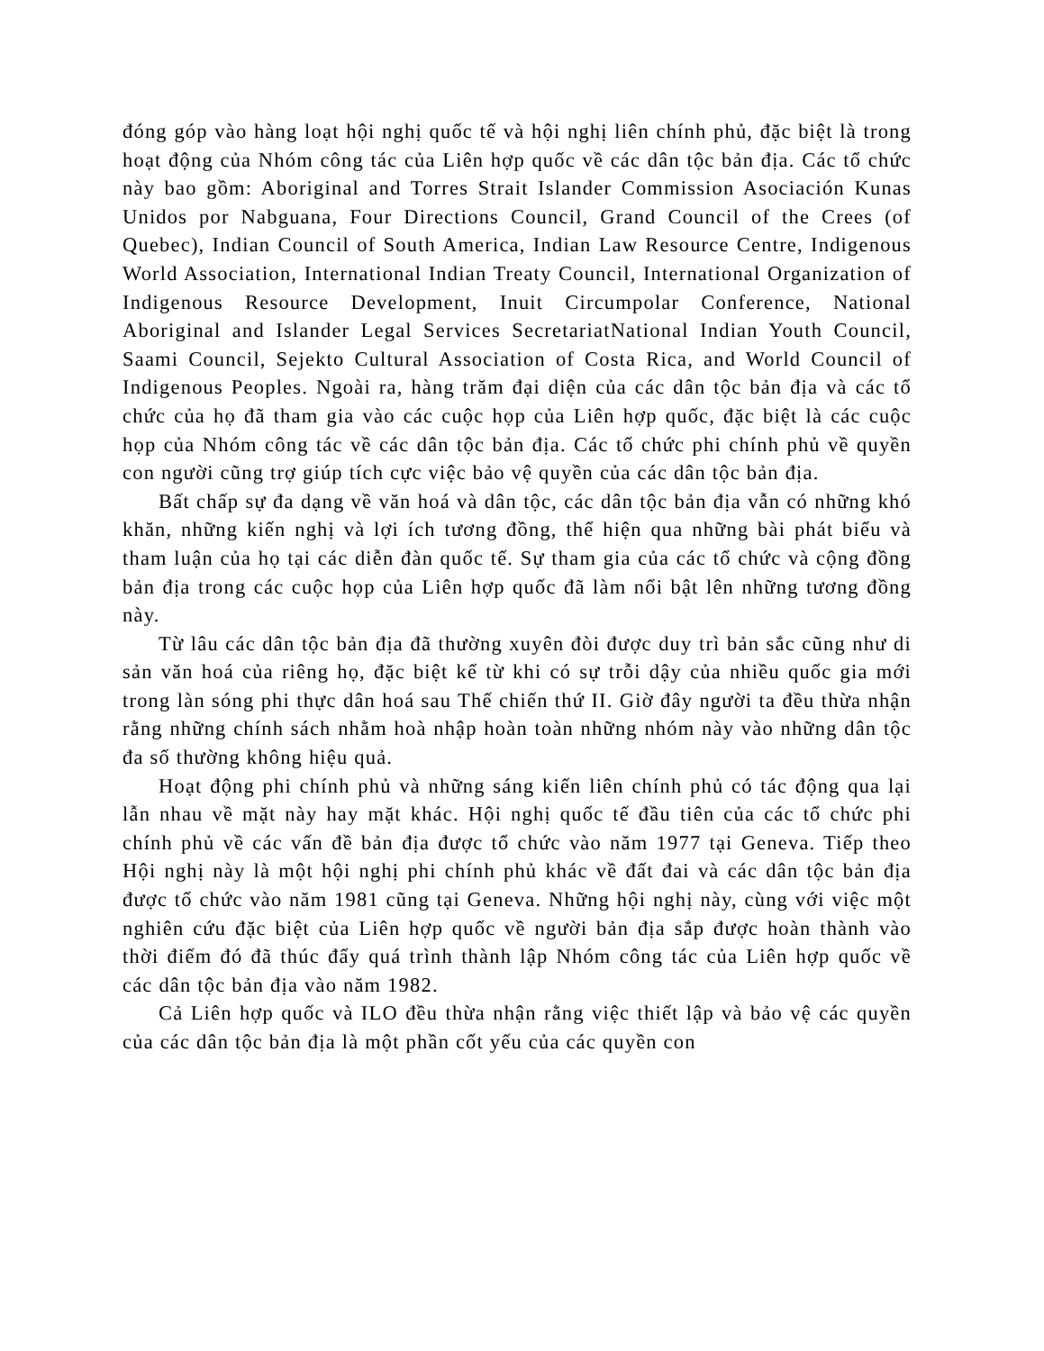đóng góp vào hàng loạt hội nghị quốc tế và hội nghị liên chính phủ, đặc biệt là trong hoạt động của Nhóm công tác của Liên hợp quốc về các dân tộc bản địa. Các tổ chức này bao gồm: Aboriginal and Torres Strait Islander Commission Asociación Kunas Unidos por Nabguana, Four Directions Council, Grand Council of the Crees (of Quebec), Indian Council of South America, Indian Law Resource Centre, Indigenous World Association, International Indian Treaty Council, International Organization of Indigenous Resource Development, Inuit Circumpolar Conference, National Aboriginal and Islander Legal Services SecretariatNational Indian Youth Council, Saami Council, Sejekto Cultural Association of Costa Rica, and World Council of Indigenous Peoples. Ngoài ra, hàng trăm đại diện của các dân tộc bản địa và các tổ chức của họ đã tham gia vào các cuộc họp của Liên hợp quốc, đặc biệt là các cuộc họp của Nhóm công tác về các dân tộc bản địa. Các tổ chức phi chính phủ về quyền con người cũng trợ giúp tích cực việc bảo vệ quyền của các dân tộc bản địa.
Bất chấp sự đa dạng về văn hoá và dân tộc, các dân tộc bản địa vẫn có những khó khăn, những kiến nghị và lợi ích tương đồng, thể hiện qua những bài phát biểu và tham luận của họ tại các diễn đàn quốc tế. Sự tham gia của các tổ chức và cộng đồng bản địa trong các cuộc họp của Liên hợp quốc đã làm nổi bật lên những tương đồng này.
Từ lâu các dân tộc bản địa đã thường xuyên đòi được duy trì bản sắc cũng như di sản văn hoá của riêng họ, đặc biệt kể từ khi có sự trỗi dậy của nhiều quốc gia mới trong làn sóng phi thực dân hoá sau Thế chiến thứ II. Giờ đây người ta đều thừa nhận rằng những chính sách nhằm hoà nhập hoàn toàn những nhóm này vào những dân tộc đa số thường không hiệu quả.
Hoạt động phi chính phủ và những sáng kiến liên chính phủ có tác động qua lại lẫn nhau về mặt này hay mặt khác. Hội nghị quốc tế đầu tiên của các tổ chức phi chính phủ về các vấn đề bản địa được tổ chức vào năm 1977 tại Geneva. Tiếp theo Hội nghị này là một hội nghị phi chính phủ khác về đất đai và các dân tộc bản địa được tổ chức vào năm 1981 cũng tại Geneva. Những hội nghị này, cùng với việc một nghiên cứu đặc biệt của Liên hợp quốc về người bản địa sắp được hoàn thành vào thời điểm đó đã thúc đẩy quá trình thành lập Nhóm công tác của Liên hợp quốc về các dân tộc bản địa vào năm 1982.
Cả Liên hợp quốc và ILO đều thừa nhận rằng việc thiết lập và bảo vệ các quyền của các dân tộc bản địa là một phần cốt yếu của các quyền con